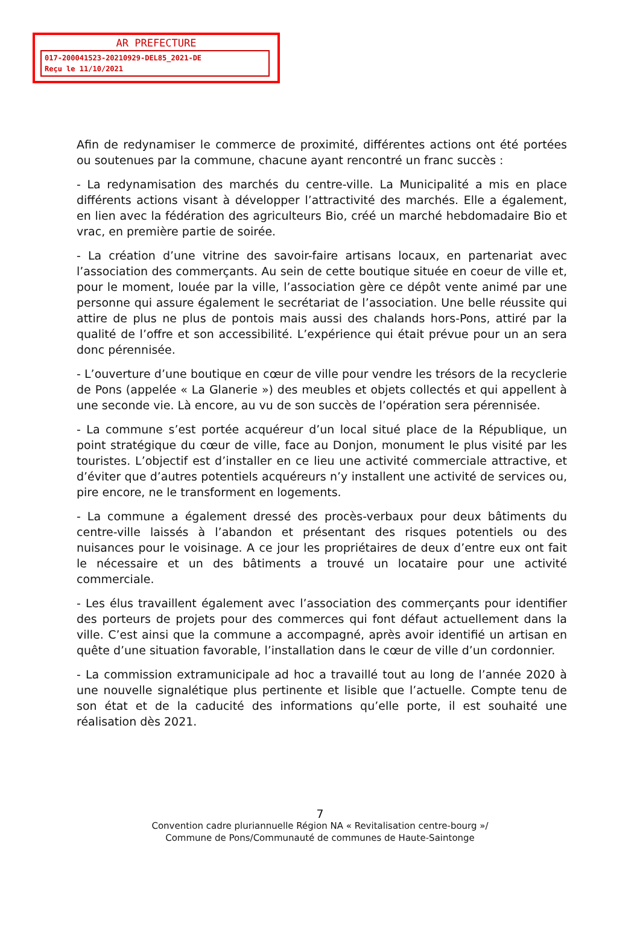AR PREFECTURE
017-200041523-20210929-DEL85_2021-DE
Reçu le 11/10/2021
Afin de redynamiser le commerce de proximité, différentes actions ont été portées ou soutenues par la commune, chacune ayant rencontré un franc succès :
- La redynamisation des marchés du centre-ville. La Municipalité a mis en place différents actions visant à développer l’attractivité des marchés. Elle a également, en lien avec la fédération des agriculteurs Bio, créé un marché hebdomadaire Bio et vrac, en première partie de soirée.
- La création d’une vitrine des savoir-faire artisans locaux, en partenariat avec l’association des commerçants. Au sein de cette boutique située en coeur de ville et, pour le moment, louée par la ville, l’association gère ce dépôt vente animé par une personne qui assure également le secrétariat de l’association. Une belle réussite qui attire de plus ne plus de pontois mais aussi des chalands hors-Pons, attiré par la qualité de l’offre et son accessibilité. L’expérience qui était prévue pour un an sera donc pérennisée.
- L’ouverture d’une boutique en cœur de ville pour vendre les trésors de la recyclerie de Pons (appelée « La Glanerie ») des meubles et objets collectés et qui appellent à une seconde vie. Là encore, au vu de son succès de l’opération sera pérennisée.
- La commune s’est portée acquéreur d’un local situé place de la République, un point stratégique du cœur de ville, face au Donjon, monument le plus visité par les touristes. L’objectif est d’installer en ce lieu une activité commerciale attractive, et d’éviter que d’autres potentiels acquéreurs n’y installent une activité de services ou, pire encore, ne le transforment en logements.
- La commune a également dressé des procès-verbaux pour deux bâtiments du centre-ville laissés à l’abandon et présentant des risques potentiels ou des nuisances pour le voisinage. A ce jour les propriétaires de deux d’entre eux ont fait le nécessaire et un des bâtiments a trouvé un locataire pour une activité commerciale.
- Les élus travaillent également avec l’association des commerçants pour identifier des porteurs de projets pour des commerces qui font défaut actuellement dans la ville. C’est ainsi que la commune a accompagné, après avoir identifié un artisan en quête d’une situation favorable, l’installation dans le cœur de ville d’un cordonnier.
- La commission extramunicipale ad hoc a travaillé tout au long de l’année 2020 à une nouvelle signalétique plus pertinente et lisible que l’actuelle. Compte tenu de son état et de la caducité des informations qu’elle porte, il est souhaité une réalisation dès 2021.
7
Convention cadre pluriannuelle Région NA « Revitalisation centre-bourg »/
Commune de Pons/Communauté de communes de Haute-Saintonge